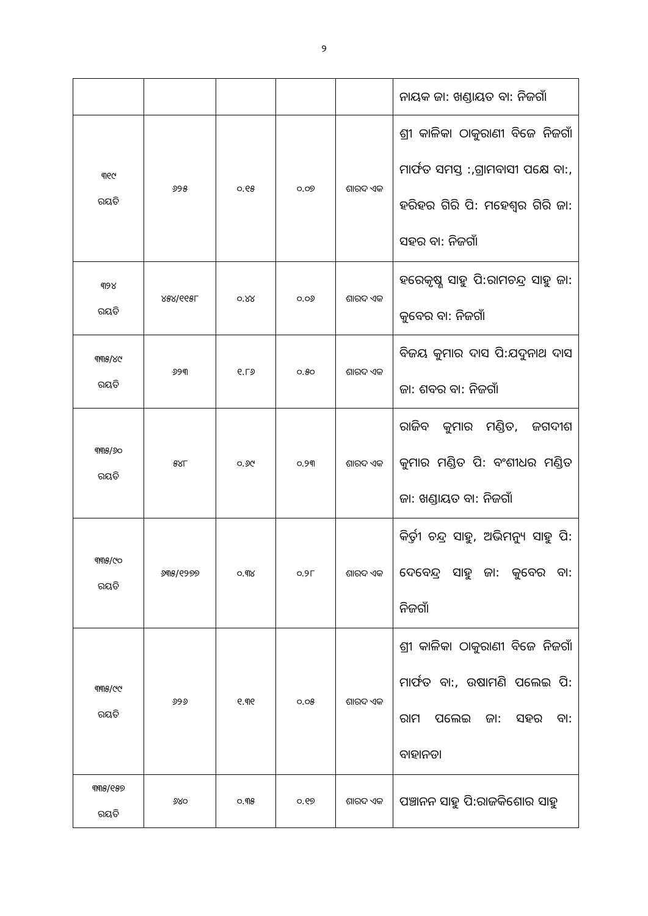୨
| | | | | | ନାୟକ ଜା: ଖଣ୍ଡାୟତ ବା: ନିଜଗାଁ |
| ୩୧୯ ରୟତି | ୬୨୫ | ୦.୧୫ | ୦.୦୭ | ଶାରଦ ଏକ | ଶ୍ରୀ କାଳିକା ଠାକୁରାଣୀ ବିଜେ ନିଜଗାଁ ମାର୍ଫତ ସମସ୍ତ :,ଗ୍ରାମବାସୀ ପକ୍ଷେ ବା:, ହରିହର ଗିରି ପି: ମହେଶ୍ୱର ଗିରି ଜା: ସହର ବା: ନିଜଗାଁ |
| ୩୨୪ ରୟତି | ୪୫୪/୧୧୫୮ | ୦.୪୪ | ୦.୦୬ | ଶାରଦ ଏକ | ହରେକୃଷ୍ଣ ସାହୁ ପି:ରାମଚନ୍ଦ୍ର ସାହୁ ଜା: କୁବେର ବା: ନିଜଗାଁ |
| ୩୩୫/୪୯ ରୟତି | ୬୨୩ | ୧.୮୬ | ୦.୫୦ | ଶାରଦ ଏକ | ବିଜୟ କୁମାର ଦାସ ପି:ଯଦୁନାଥ ଦାସ ଜା: ଶବର ବା: ନିଜଗାଁ |
| ୩୩୫/୬୦ ରୟତି | ୫୪୮ | ୦.୬୯ | ୦.୨୩ | ଶାରଦ ଏକ | ରାଜିବ କୁମାର ମଣ୍ଡିତ, ଜଗଦୀଶ କୁମାର ମଣ୍ଡିତ ପି: ବଂଶୀଧର ମଣ୍ଡିତ ଜା: ଖଣ୍ଡାୟତ ବା: ନିଜଗାଁ |
| ୩୩୫/୯୦ ରୟତି | ୬୩୫/୧୨୭୭ | ୦.୩୪ | ୦.୨୮ | ଶାରଦ ଏକ | କିର୍ତ୍ତୀ ଚନ୍ଦ୍ର ସାହୁ, ଅଭିମନ୍ୟୁ ସାହୁ ପି: ଦେବେନ୍ଦ୍ର ସାହୁ ଜା: କୁବେର ବା: ନିଜଗାଁ |
| ୩୩୫/୯୯ ରୟତି | ୬୨୬ | ୧.୩୧ | ୦.୦୫ | ଶାରଦ ଏକ | ଶ୍ରୀ କାଳିକା ଠାକୁରାଣୀ ବିଜେ ନିଜଗାଁ ମାର୍ଫତ ବା:, ଉଷାମଣି ପଲେଇ ପି: ରାମ ପଲେଇ ଜା: ସହର ବା: ବାହାନଡା |
| ୩୩୫/୧୫୭ ରୟତି | ୬୪୦ | ୦.୩୫ | ୦.୧୭ | ଶାରଦ ଏକ | ପଞ୍ଚାନନ ସାହୁ ପି:ରାଜକିଶୋର ସାହୁ |